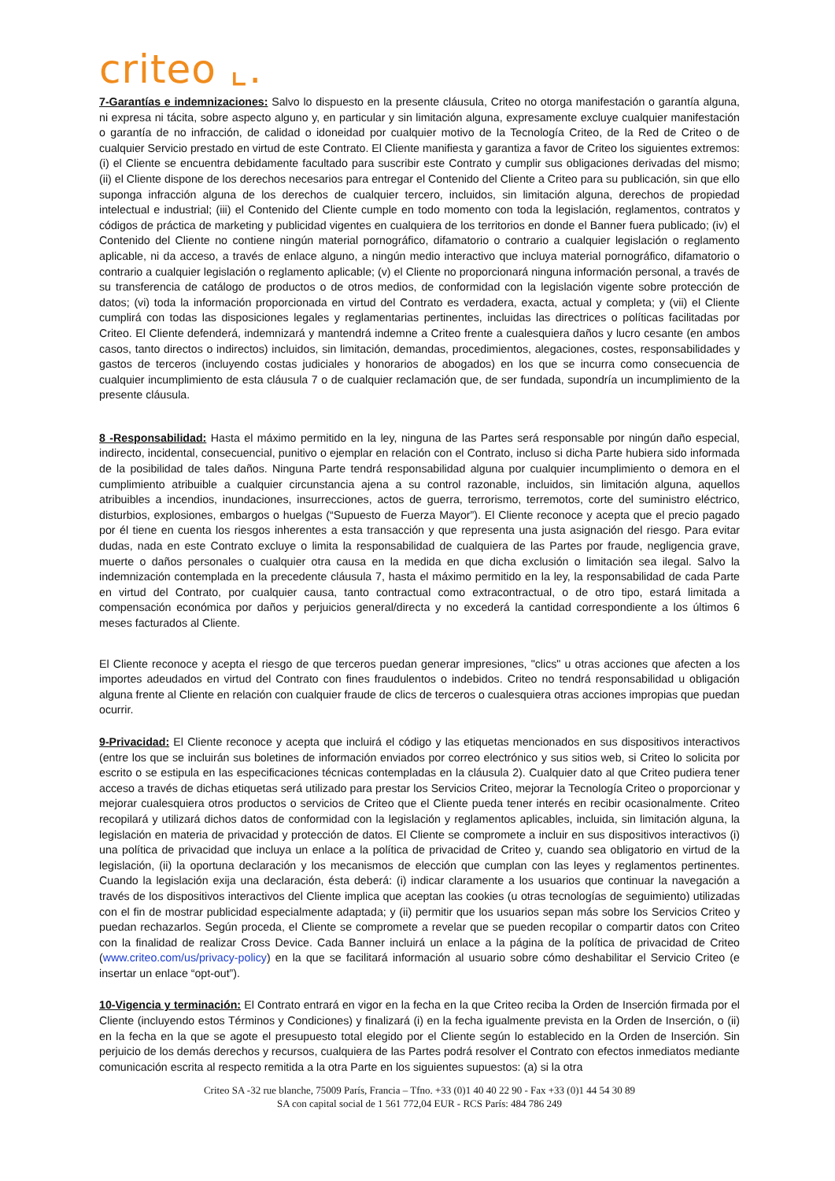criteo ⌞.
7-Garantías e indemnizaciones: Salvo lo dispuesto en la presente cláusula, Criteo no otorga manifestación o garantía alguna, ni expresa ni tácita, sobre aspecto alguno y, en particular y sin limitación alguna, expresamente excluye cualquier manifestación o garantía de no infracción, de calidad o idoneidad por cualquier motivo de la Tecnología Criteo, de la Red de Criteo o de cualquier Servicio prestado en virtud de este Contrato. El Cliente manifiesta y garantiza a favor de Criteo los siguientes extremos: (i) el Cliente se encuentra debidamente facultado para suscribir este Contrato y cumplir sus obligaciones derivadas del mismo; (ii) el Cliente dispone de los derechos necesarios para entregar el Contenido del Cliente a Criteo para su publicación, sin que ello suponga infracción alguna de los derechos de cualquier tercero, incluidos, sin limitación alguna, derechos de propiedad intelectual e industrial; (iii) el Contenido del Cliente cumple en todo momento con toda la legislación, reglamentos, contratos y códigos de práctica de marketing y publicidad vigentes en cualquiera de los territorios en donde el Banner fuera publicado; (iv) el Contenido del Cliente no contiene ningún material pornográfico, difamatorio o contrario a cualquier legislación o reglamento aplicable, ni da acceso, a través de enlace alguno, a ningún medio interactivo que incluya material pornográfico, difamatorio o contrario a cualquier legislación o reglamento aplicable; (v) el Cliente no proporcionará ninguna información personal, a través de su transferencia de catálogo de productos o de otros medios, de conformidad con la legislación vigente sobre protección de datos; (vi) toda la información proporcionada en virtud del Contrato es verdadera, exacta, actual y completa; y (vii) el Cliente cumplirá con todas las disposiciones legales y reglamentarias pertinentes, incluidas las directrices o políticas facilitadas por Criteo. El Cliente defenderá, indemnizará y mantendrá indemne a Criteo frente a cualesquiera daños y lucro cesante (en ambos casos, tanto directos o indirectos) incluidos, sin limitación, demandas, procedimientos, alegaciones, costes, responsabilidades y gastos de terceros (incluyendo costas judiciales y honorarios de abogados) en los que se incurra como consecuencia de cualquier incumplimiento de esta cláusula 7 o de cualquier reclamación que, de ser fundada, supondría un incumplimiento de la presente cláusula.
8 -Responsabilidad: Hasta el máximo permitido en la ley, ninguna de las Partes será responsable por ningún daño especial, indirecto, incidental, consecuencial, punitivo o ejemplar en relación con el Contrato, incluso si dicha Parte hubiera sido informada de la posibilidad de tales daños. Ninguna Parte tendrá responsabilidad alguna por cualquier incumplimiento o demora en el cumplimiento atribuible a cualquier circunstancia ajena a su control razonable, incluidos, sin limitación alguna, aquellos atribuibles a incendios, inundaciones, insurrecciones, actos de guerra, terrorismo, terremotos, corte del suministro eléctrico, disturbios, explosiones, embargos o huelgas (“Supuesto de Fuerza Mayor”). El Cliente reconoce y acepta que el precio pagado por él tiene en cuenta los riesgos inherentes a esta transacción y que representa una justa asignación del riesgo. Para evitar dudas, nada en este Contrato excluye o limita la responsabilidad de cualquiera de las Partes por fraude, negligencia grave, muerte o daños personales o cualquier otra causa en la medida en que dicha exclusión o limitación sea ilegal. Salvo la indemnización contemplada en la precedente cláusula 7, hasta el máximo permitido en la ley, la responsabilidad de cada Parte en virtud del Contrato, por cualquier causa, tanto contractual como extracontractual, o de otro tipo, estará limitada a compensación económica por daños y perjuicios general/directa y no excederá la cantidad correspondiente a los últimos 6 meses facturados al Cliente.
El Cliente reconoce y acepta el riesgo de que terceros puedan generar impresiones, "clics" u otras acciones que afecten a los importes adeudados en virtud del Contrato con fines fraudulentos o indebidos. Criteo no tendrá responsabilidad u obligación alguna frente al Cliente en relación con cualquier fraude de clics de terceros o cualesquiera otras acciones impropias que puedan ocurrir.
9-Privacidad: El Cliente reconoce y acepta que incluirá el código y las etiquetas mencionados en sus dispositivos interactivos (entre los que se incluirán sus boletines de información enviados por correo electrónico y sus sitios web, si Criteo lo solicita por escrito o se estipula en las especificaciones técnicas contempladas en la cláusula 2). Cualquier dato al que Criteo pudiera tener acceso a través de dichas etiquetas será utilizado para prestar los Servicios Criteo, mejorar la Tecnología Criteo o proporcionar y mejorar cualesquiera otros productos o servicios de Criteo que el Cliente pueda tener interés en recibir ocasionalmente. Criteo recopilará y utilizará dichos datos de conformidad con la legislación y reglamentos aplicables, incluida, sin limitación alguna, la legislación en materia de privacidad y protección de datos. El Cliente se compromete a incluir en sus dispositivos interactivos (i) una política de privacidad que incluya un enlace a la política de privacidad de Criteo y, cuando sea obligatorio en virtud de la legislación, (ii) la oportuna declaración y los mecanismos de elección que cumplan con las leyes y reglamentos pertinentes. Cuando la legislación exija una declaración, ésta deberá: (i) indicar claramente a los usuarios que continuar la navegación a través de los dispositivos interactivos del Cliente implica que aceptan las cookies (u otras tecnologías de seguimiento) utilizadas con el fin de mostrar publicidad especialmente adaptada; y (ii) permitir que los usuarios sepan más sobre los Servicios Criteo y puedan rechazarlos. Según proceda, el Cliente se compromete a revelar que se pueden recopilar o compartir datos con Criteo con la finalidad de realizar Cross Device. Cada Banner incluirá un enlace a la página de la política de privacidad de Criteo (www.criteo.com/us/privacy-policy) en la que se facilitará información al usuario sobre cómo deshabilitar el Servicio Criteo (e insertar un enlace “opt-out”).
10-Vigencia y terminación: El Contrato entrará en vigor en la fecha en la que Criteo reciba la Orden de Inserción firmada por el Cliente (incluyendo estos Términos y Condiciones) y finalizará (i) en la fecha igualmente prevista en la Orden de Inserción, o (ii) en la fecha en la que se agote el presupuesto total elegido por el Cliente según lo establecido en la Orden de Inserción. Sin perjuicio de los demás derechos y recursos, cualquiera de las Partes podrá resolver el Contrato con efectos inmediatos mediante comunicación escrita al respecto remitida a la otra Parte en los siguientes supuestos: (a) si la otra
Criteo SA -32 rue blanche, 75009 París, Francia – Tfno. +33 (0)1 40 40 22 90 - Fax +33 (0)1 44 54 30 89
SA con capital social de 1 561 772,04 EUR - RCS París: 484 786 249